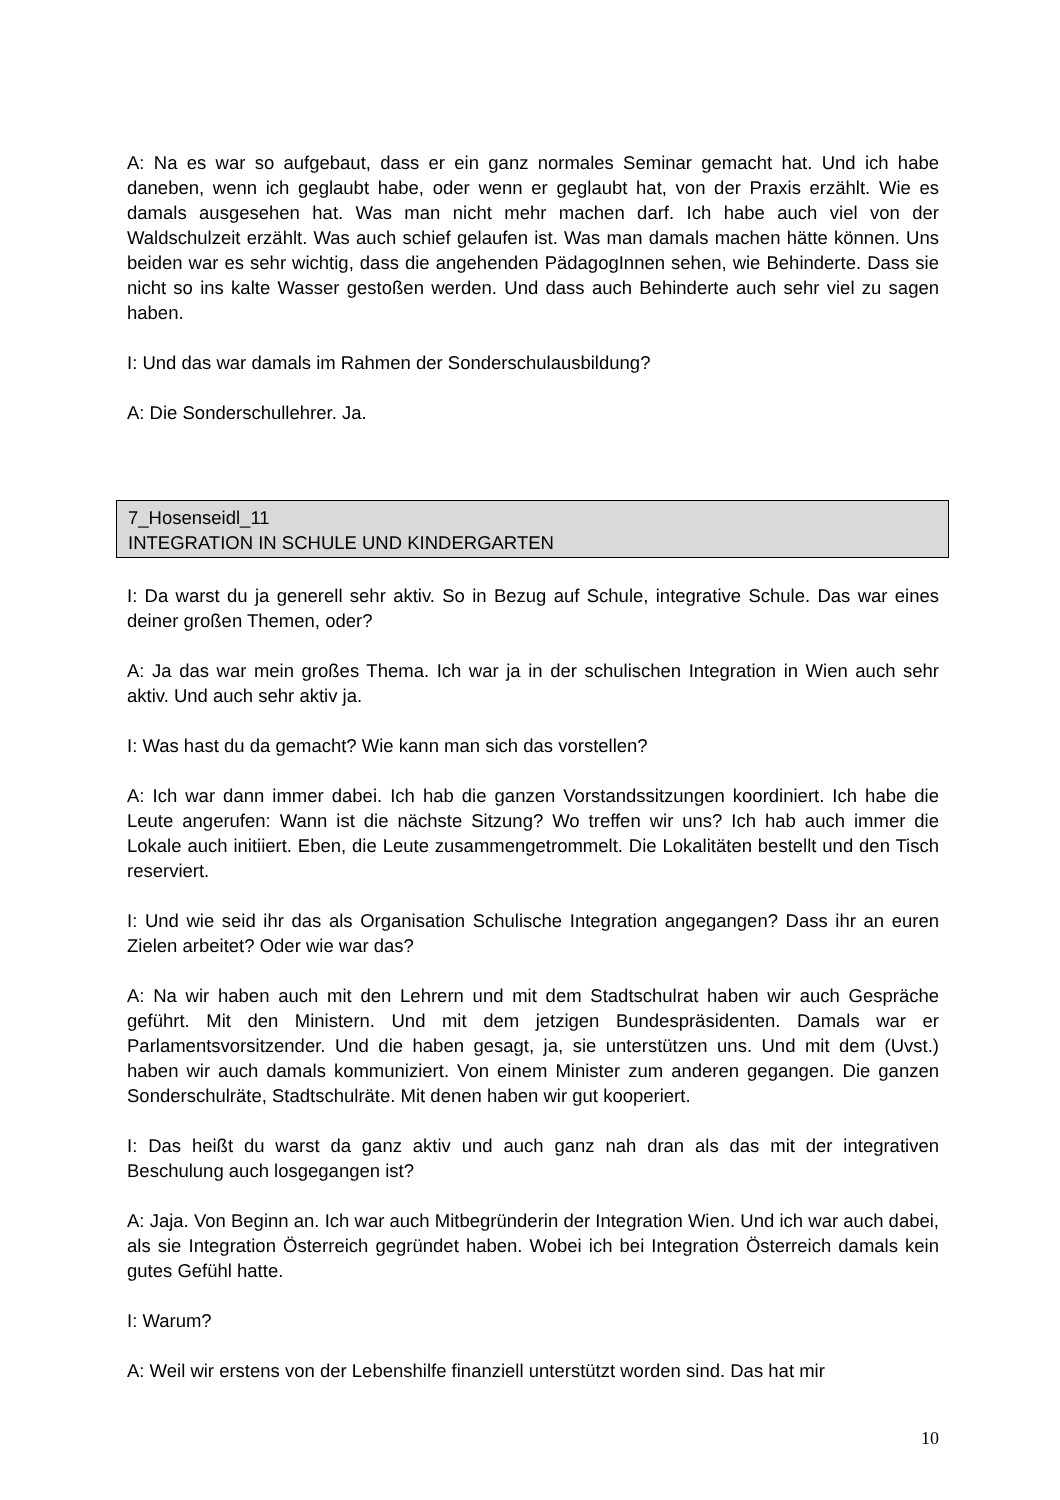A: Na es war so aufgebaut, dass er ein ganz normales Seminar gemacht hat. Und ich habe daneben, wenn ich geglaubt habe, oder wenn er geglaubt hat, von der Praxis erzählt. Wie es damals ausgesehen hat. Was man nicht mehr machen darf. Ich habe auch viel von der Waldschulzeit erzählt. Was auch schief gelaufen ist. Was man damals machen hätte können. Uns beiden war es sehr wichtig, dass die angehenden PädagogInnen sehen, wie Behinderte. Dass sie nicht so ins kalte Wasser gestoßen werden. Und dass auch Behinderte auch sehr viel zu sagen haben.
I: Und das war damals im Rahmen der Sonderschulausbildung?
A: Die Sonderschullehrer. Ja.
7_Hosenseidl_11
INTEGRATION IN SCHULE UND KINDERGARTEN
I: Da warst du ja generell sehr aktiv. So in Bezug auf Schule, integrative Schule. Das war eines deiner großen Themen, oder?
A: Ja das war mein großes Thema. Ich war ja in der schulischen Integration in Wien auch sehr aktiv. Und auch sehr aktiv ja.
I: Was hast du da gemacht? Wie kann man sich das vorstellen?
A: Ich war dann immer dabei. Ich hab die ganzen Vorstandssitzungen koordiniert. Ich habe die Leute angerufen: Wann ist die nächste Sitzung? Wo treffen wir uns? Ich hab auch immer die Lokale auch initiiert. Eben, die Leute zusammengetrommelt. Die Lokalitäten bestellt und den Tisch reserviert.
I: Und wie seid ihr das als Organisation Schulische Integration angegangen? Dass ihr an euren Zielen arbeitet? Oder wie war das?
A: Na wir haben auch mit den Lehrern und mit dem Stadtschulrat haben wir auch Gespräche geführt. Mit den Ministern. Und mit dem jetzigen Bundespräsidenten. Damals war er Parlamentsvorsitzender. Und die haben gesagt, ja, sie unterstützen uns. Und mit dem (Uvst.) haben wir auch damals kommuniziert. Von einem Minister zum anderen gegangen. Die ganzen Sonderschulräte, Stadtschulräte. Mit denen haben wir gut kooperiert.
I: Das heißt du warst da ganz aktiv und auch ganz nah dran als das mit der integrativen Beschulung auch losgegangen ist?
A: Jaja. Von Beginn an. Ich war auch Mitbegründerin der Integration Wien. Und ich war auch dabei, als sie Integration Österreich gegründet haben. Wobei ich bei Integration Österreich damals kein gutes Gefühl hatte.
I: Warum?
A: Weil wir erstens von der Lebenshilfe finanziell unterstützt worden sind. Das hat mir
10